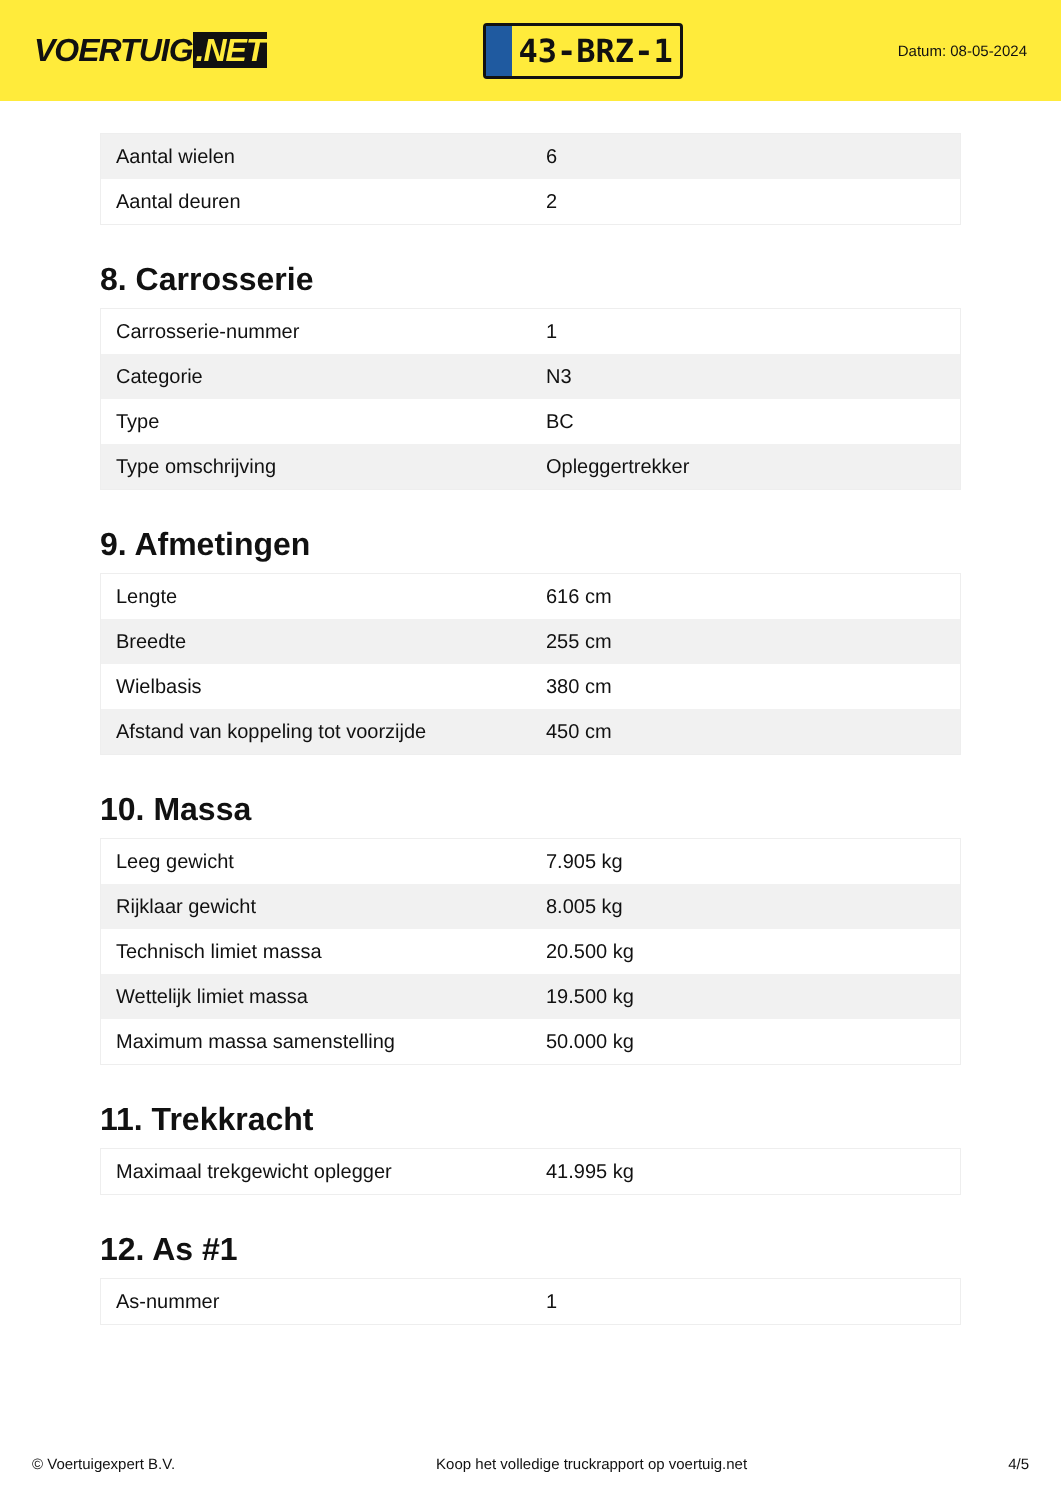VOERTUIG.NET
43-BRZ-1
Datum: 08-05-2024
| Aantal wielen | 6 |
| Aantal deuren | 2 |
8. Carrosserie
| Carrosserie-nummer | 1 |
| Categorie | N3 |
| Type | BC |
| Type omschrijving | Opleggertrekker |
9. Afmetingen
| Lengte | 616 cm |
| Breedte | 255 cm |
| Wielbasis | 380 cm |
| Afstand van koppeling tot voorzijde | 450 cm |
10. Massa
| Leeg gewicht | 7.905 kg |
| Rijklaar gewicht | 8.005 kg |
| Technisch limiet massa | 20.500 kg |
| Wettelijk limiet massa | 19.500 kg |
| Maximum massa samenstelling | 50.000 kg |
11. Trekkracht
| Maximaal trekgewicht oplegger | 41.995 kg |
12. As #1
| As-nummer | 1 |
© Voertuigexpert B.V. Koop het volledige truckrapport op voertuig.net 4/5